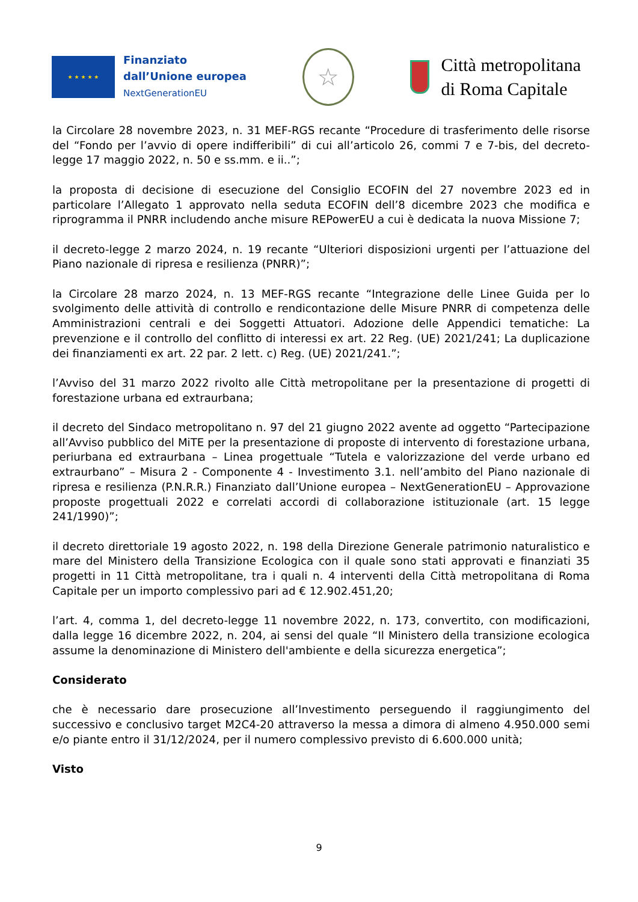★ ★ ★ ★ ★
Finanziato
dall’Unione europea
NextGenerationEU
☆
Città metropolitana
di Roma Capitale
la Circolare 28 novembre 2023, n. 31 MEF-RGS recante “Procedure di trasferimento delle risorse del “Fondo per l’avvio di opere indifferibili” di cui all’articolo 26, commi 7 e 7-bis, del decreto-legge 17 maggio 2022, n. 50 e ss.mm. e ii..”;
la proposta di decisione di esecuzione del Consiglio ECOFIN del 27 novembre 2023 ed in particolare l’Allegato 1 approvato nella seduta ECOFIN dell’8 dicembre 2023 che modifica e riprogramma il PNRR includendo anche misure REPowerEU a cui è dedicata la nuova Missione 7;
il decreto-legge 2 marzo 2024, n. 19 recante “Ulteriori disposizioni urgenti per l’attuazione del Piano nazionale di ripresa e resilienza (PNRR)”;
la Circolare 28 marzo 2024, n. 13 MEF-RGS recante “Integrazione delle Linee Guida per lo svolgimento delle attività di controllo e rendicontazione delle Misure PNRR di competenza delle Amministrazioni centrali e dei Soggetti Attuatori. Adozione delle Appendici tematiche: La prevenzione e il controllo del conflitto di interessi ex art. 22 Reg. (UE) 2021/241; La duplicazione dei finanziamenti ex art. 22 par. 2 lett. c) Reg. (UE) 2021/241.”;
l’Avviso del 31 marzo 2022 rivolto alle Città metropolitane per la presentazione di progetti di forestazione urbana ed extraurbana;
il decreto del Sindaco metropolitano n. 97 del 21 giugno 2022 avente ad oggetto “Partecipazione all’Avviso pubblico del MiTE per la presentazione di proposte di intervento di forestazione urbana, periurbana ed extraurbana – Linea progettuale “Tutela e valorizzazione del verde urbano ed extraurbano” – Misura 2 - Componente 4 - Investimento 3.1. nell’ambito del Piano nazionale di ripresa e resilienza (P.N.R.R.) Finanziato dall’Unione europea – NextGenerationEU – Approvazione proposte progettuali 2022 e correlati accordi di collaborazione istituzionale (art. 15 legge 241/1990)”;
il decreto direttoriale 19 agosto 2022, n. 198 della Direzione Generale patrimonio naturalistico e mare del Ministero della Transizione Ecologica con il quale sono stati approvati e finanziati 35 progetti in 11 Città metropolitane, tra i quali n. 4 interventi della Città metropolitana di Roma Capitale per un importo complessivo pari ad € 12.902.451,20;
l’art. 4, comma 1, del decreto-legge 11 novembre 2022, n. 173, convertito, con modificazioni, dalla legge 16 dicembre 2022, n. 204, ai sensi del quale “Il Ministero della transizione ecologica assume la denominazione di Ministero dell'ambiente e della sicurezza energetica”;
Considerato
che è necessario dare prosecuzione all’Investimento perseguendo il raggiungimento del successivo e conclusivo target M2C4-20 attraverso la messa a dimora di almeno 4.950.000 semi e/o piante entro il 31/12/2024, per il numero complessivo previsto di 6.600.000 unità;
Visto
9